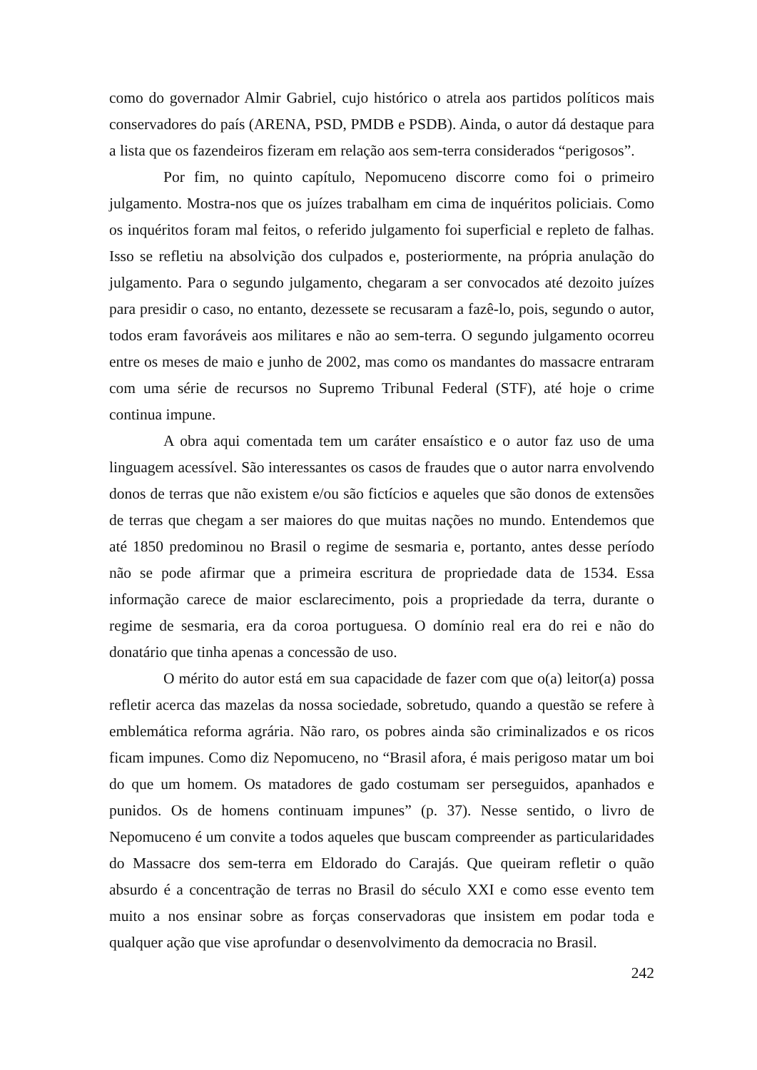como do governador Almir Gabriel, cujo histórico o atrela aos partidos políticos mais conservadores do país (ARENA, PSD, PMDB e PSDB). Ainda, o autor dá destaque para a lista que os fazendeiros fizeram em relação aos sem-terra considerados “perigosos”.
Por fim, no quinto capítulo, Nepomuceno discorre como foi o primeiro julgamento. Mostra-nos que os juízes trabalham em cima de inquéritos policiais. Como os inquéritos foram mal feitos, o referido julgamento foi superficial e repleto de falhas. Isso se refletiu na absolvição dos culpados e, posteriormente, na própria anulação do julgamento. Para o segundo julgamento, chegaram a ser convocados até dezoito juízes para presidir o caso, no entanto, dezessete se recusaram a fazê-lo, pois, segundo o autor, todos eram favoráveis aos militares e não ao sem-terra. O segundo julgamento ocorreu entre os meses de maio e junho de 2002, mas como os mandantes do massacre entraram com uma série de recursos no Supremo Tribunal Federal (STF), até hoje o crime continua impune.
A obra aqui comentada tem um caráter ensaístico e o autor faz uso de uma linguagem acessível. São interessantes os casos de fraudes que o autor narra envolvendo donos de terras que não existem e/ou são fictícios e aqueles que são donos de extensões de terras que chegam a ser maiores do que muitas nações no mundo. Entendemos que até 1850 predominou no Brasil o regime de sesmaria e, portanto, antes desse período não se pode afirmar que a primeira escritura de propriedade data de 1534. Essa informação carece de maior esclarecimento, pois a propriedade da terra, durante o regime de sesmaria, era da coroa portuguesa. O domínio real era do rei e não do donatário que tinha apenas a concessão de uso.
O mérito do autor está em sua capacidade de fazer com que o(a) leitor(a) possa refletir acerca das mazelas da nossa sociedade, sobretudo, quando a questão se refere à emblemática reforma agrária. Não raro, os pobres ainda são criminalizados e os ricos ficam impunes. Como diz Nepomuceno, no “Brasil afora, é mais perigoso matar um boi do que um homem. Os matadores de gado costumam ser perseguidos, apanhados e punidos. Os de homens continuam impunes” (p. 37). Nesse sentido, o livro de Nepomuceno é um convite a todos aqueles que buscam compreender as particularidades do Massacre dos sem-terra em Eldorado do Carajás. Que queiram refletir o quão absurdo é a concentração de terras no Brasil do século XXI e como esse evento tem muito a nos ensinar sobre as forças conservadoras que insistem em podar toda e qualquer ação que vise aprofundar o desenvolvimento da democracia no Brasil.
242